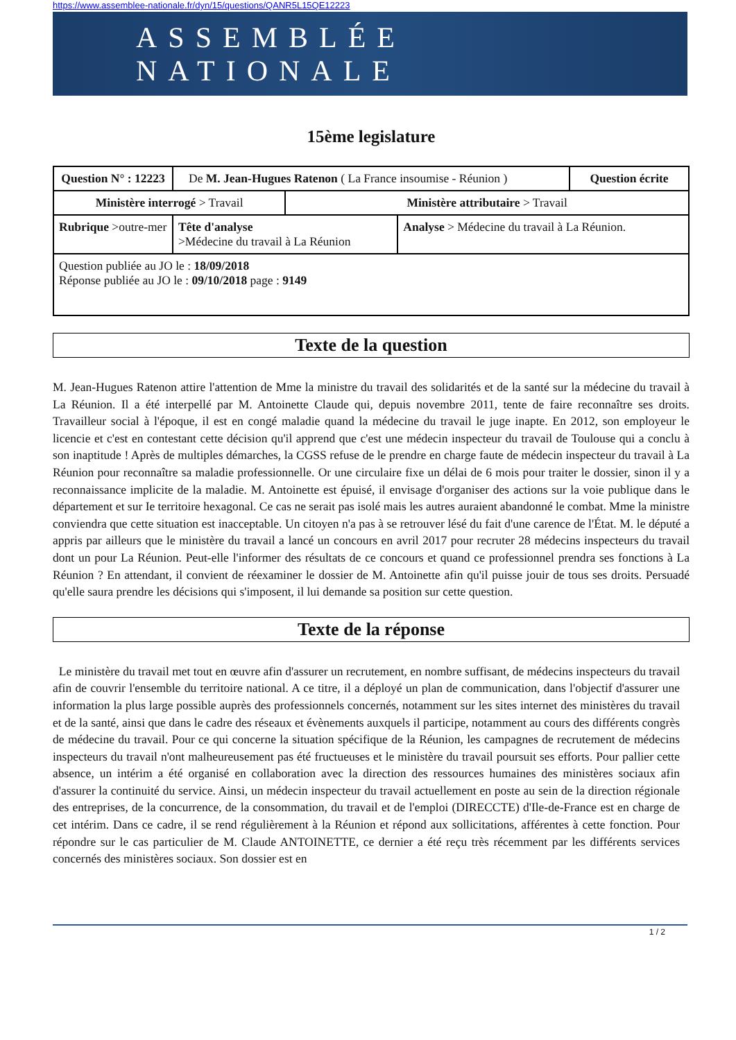https://www.assemblee-nationale.fr/dyn/15/questions/QANR5L15QE12223
ASSEMBLÉE NATIONALE
15ème legislature
| Question N° : 12223 | De M. Jean-Hugues Ratenon ( La France insoumise - Réunion ) | | | | Question écrite |
| Ministère interrogé > Travail | | | Ministère attributaire > Travail | | |
| Rubrique >outre-mer | | Tête d'analyse >Médecine du travail à La Réunion | | Analyse > Médecine du travail à La Réunion. | |
| Question publiée au JO le : 18/09/2018 Réponse publiée au JO le : 09/10/2018 page : 9149 | | | | | |
Texte de la question
M. Jean-Hugues Ratenon attire l'attention de Mme la ministre du travail des solidarités et de la santé sur la médecine du travail à La Réunion. Il a été interpellé par M. Antoinette Claude qui, depuis novembre 2011, tente de faire reconnaître ses droits. Travailleur social à l'époque, il est en congé maladie quand la médecine du travail le juge inapte. En 2012, son employeur le licencie et c'est en contestant cette décision qu'il apprend que c'est une médecin inspecteur du travail de Toulouse qui a conclu à son inaptitude ! Après de multiples démarches, la CGSS refuse de le prendre en charge faute de médecin inspecteur du travail à La Réunion pour reconnaître sa maladie professionnelle. Or une circulaire fixe un délai de 6 mois pour traiter le dossier, sinon il y a reconnaissance implicite de la maladie. M. Antoinette est épuisé, il envisage d'organiser des actions sur la voie publique dans le département et sur Ie territoire hexagonal. Ce cas ne serait pas isolé mais les autres auraient abandonné le combat. Mme la ministre conviendra que cette situation est inacceptable. Un citoyen n'a pas à se retrouver lésé du fait d'une carence de l'État. M. le député a appris par ailleurs que le ministère du travail a lancé un concours en avril 2017 pour recruter 28 médecins inspecteurs du travail dont un pour La Réunion. Peut-elle l'informer des résultats de ce concours et quand ce professionnel prendra ses fonctions à La Réunion ? En attendant, il convient de réexaminer le dossier de M. Antoinette afin qu'il puisse jouir de tous ses droits. Persuadé qu'elle saura prendre les décisions qui s'imposent, il lui demande sa position sur cette question.
Texte de la réponse
Le ministère du travail met tout en œuvre afin d'assurer un recrutement, en nombre suffisant, de médecins inspecteurs du travail afin de couvrir l'ensemble du territoire national. A ce titre, il a déployé un plan de communication, dans l'objectif d'assurer une information la plus large possible auprès des professionnels concernés, notamment sur les sites internet des ministères du travail et de la santé, ainsi que dans le cadre des réseaux et évènements auxquels il participe, notamment au cours des différents congrès de médecine du travail. Pour ce qui concerne la situation spécifique de la Réunion, les campagnes de recrutement de médecins inspecteurs du travail n'ont malheureusement pas été fructueuses et le ministère du travail poursuit ses efforts. Pour pallier cette absence, un intérim a été organisé en collaboration avec la direction des ressources humaines des ministères sociaux afin d'assurer la continuité du service. Ainsi, un médecin inspecteur du travail actuellement en poste au sein de la direction régionale des entreprises, de la concurrence, de la consommation, du travail et de l'emploi (DIRECCTE) d'Ile-de-France est en charge de cet intérim. Dans ce cadre, il se rend régulièrement à la Réunion et répond aux sollicitations, afférentes à cette fonction. Pour répondre sur le cas particulier de M. Claude ANTOINETTE, ce dernier a été reçu très récemment par les différents services concernés des ministères sociaux. Son dossier est en
1 / 2